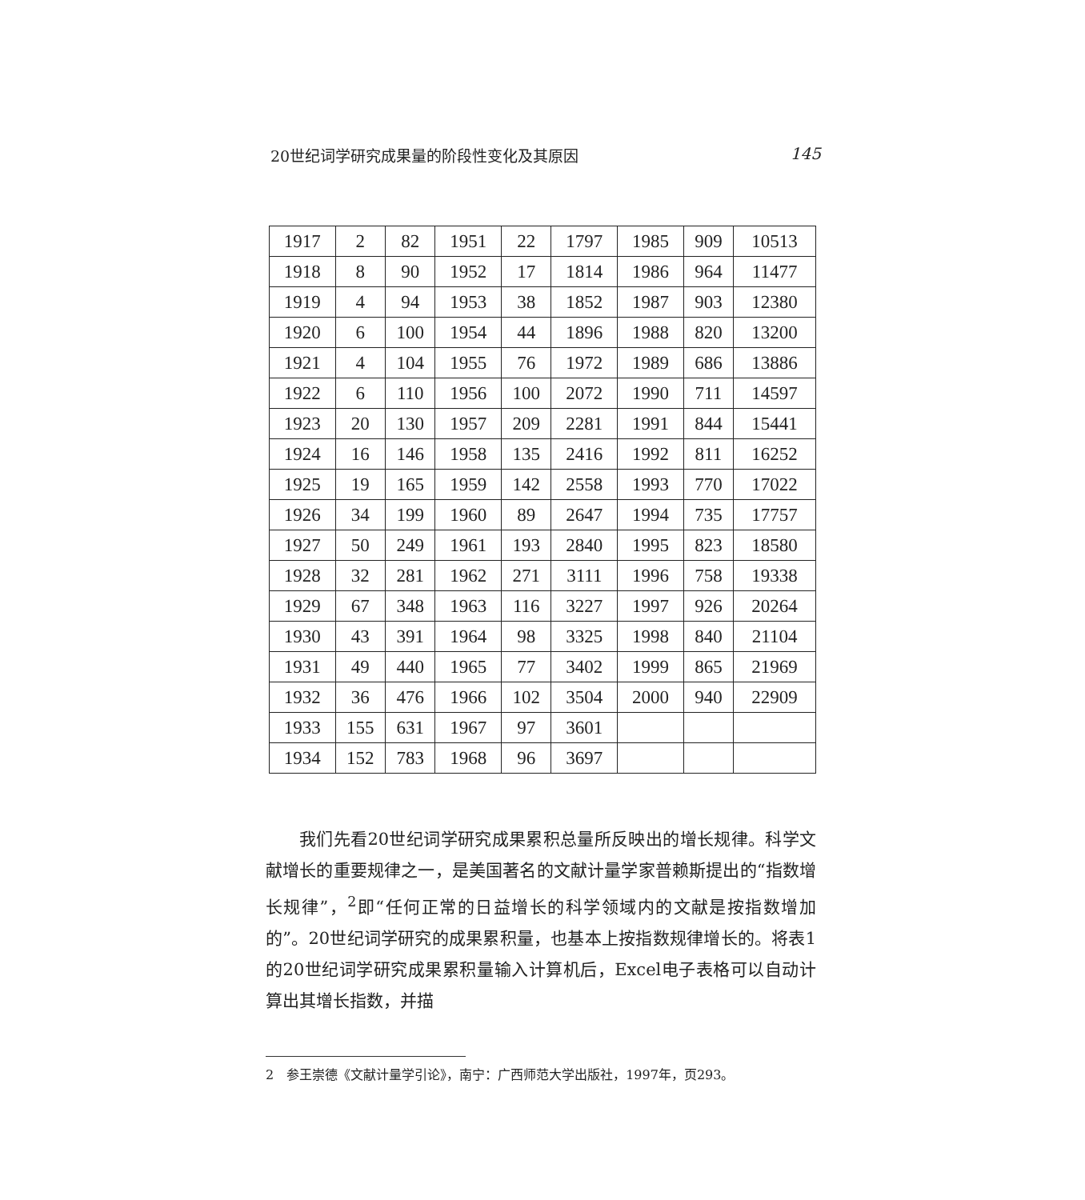20世纪词学研究成果量的阶段性变化及其原因 145
| 1917 | 2 | 82 | 1951 | 22 | 1797 | 1985 | 909 | 10513 |
| 1918 | 8 | 90 | 1952 | 17 | 1814 | 1986 | 964 | 11477 |
| 1919 | 4 | 94 | 1953 | 38 | 1852 | 1987 | 903 | 12380 |
| 1920 | 6 | 100 | 1954 | 44 | 1896 | 1988 | 820 | 13200 |
| 1921 | 4 | 104 | 1955 | 76 | 1972 | 1989 | 686 | 13886 |
| 1922 | 6 | 110 | 1956 | 100 | 2072 | 1990 | 711 | 14597 |
| 1923 | 20 | 130 | 1957 | 209 | 2281 | 1991 | 844 | 15441 |
| 1924 | 16 | 146 | 1958 | 135 | 2416 | 1992 | 811 | 16252 |
| 1925 | 19 | 165 | 1959 | 142 | 2558 | 1993 | 770 | 17022 |
| 1926 | 34 | 199 | 1960 | 89 | 2647 | 1994 | 735 | 17757 |
| 1927 | 50 | 249 | 1961 | 193 | 2840 | 1995 | 823 | 18580 |
| 1928 | 32 | 281 | 1962 | 271 | 3111 | 1996 | 758 | 19338 |
| 1929 | 67 | 348 | 1963 | 116 | 3227 | 1997 | 926 | 20264 |
| 1930 | 43 | 391 | 1964 | 98 | 3325 | 1998 | 840 | 21104 |
| 1931 | 49 | 440 | 1965 | 77 | 3402 | 1999 | 865 | 21969 |
| 1932 | 36 | 476 | 1966 | 102 | 3504 | 2000 | 940 | 22909 |
| 1933 | 155 | 631 | 1967 | 97 | 3601 | | | |
| 1934 | 152 | 783 | 1968 | 96 | 3697 | | | |
我们先看20世纪词学研究成果累积总量所反映出的增长规律。科学文献增长的重要规律之一，是美国著名的文献计量学家普赖斯提出的“指数增长规律”，<sup>2</sup>即“任何正常的日益增长的科学领域内的文献是按指数增加的”。20世纪词学研究的成果累积量，也基本上按指数规律增长的。将表1的20世纪词学研究成果累积量输入计算机后，Excel电子表格可以自动计算出其增长指数，并描
2　参王崇德《文献计量学引论》，南宁：广西师范大学出版社，1997年，页293。